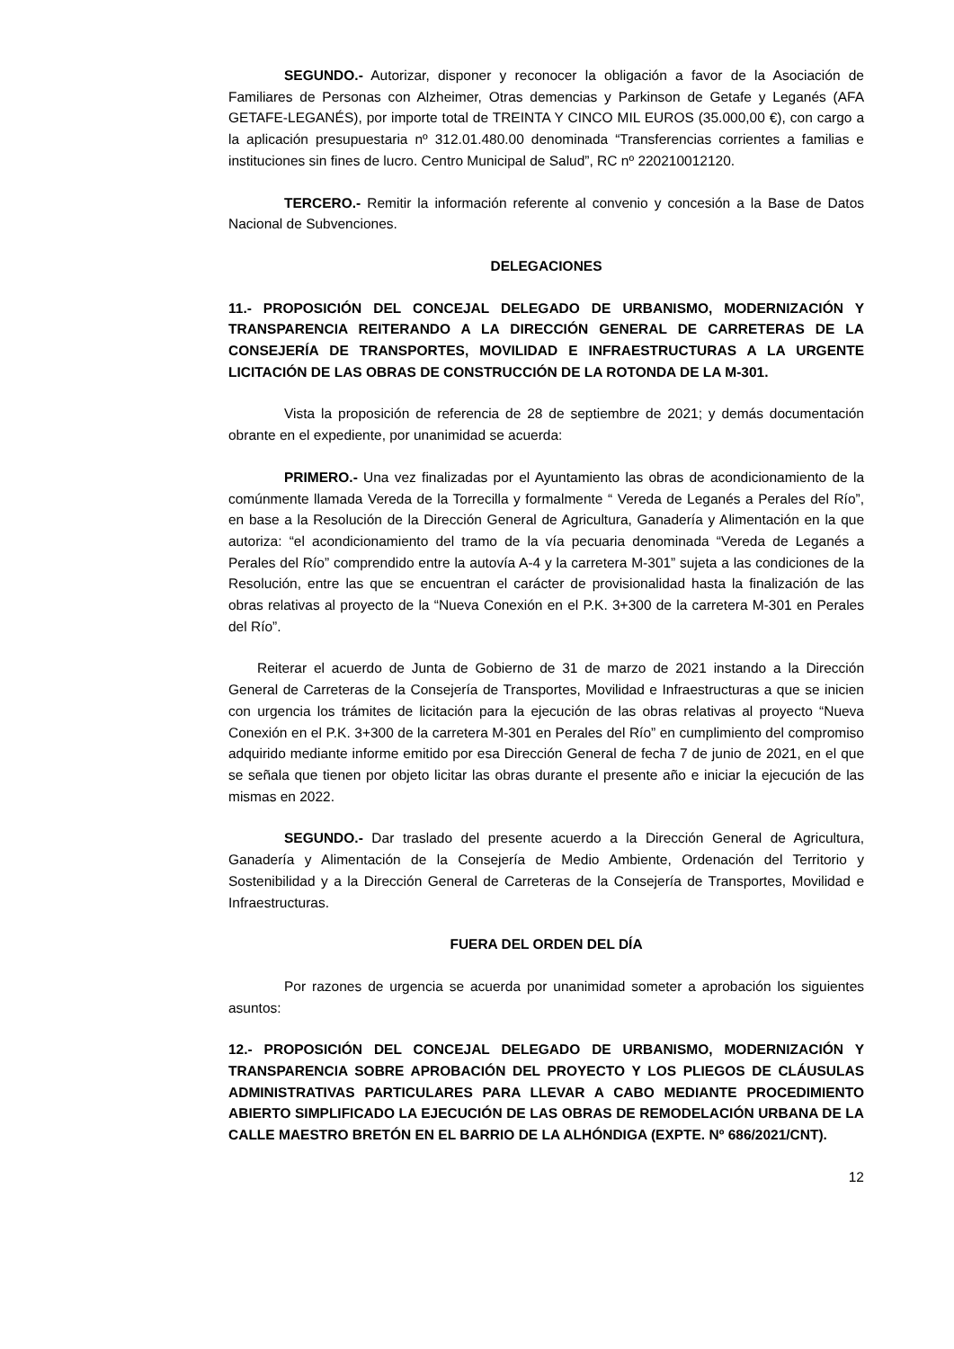SEGUNDO.- Autorizar, disponer y reconocer la obligación a favor de la Asociación de Familiares de Personas con Alzheimer, Otras demencias y Parkinson de Getafe y Leganés (AFA GETAFE-LEGANÉS), por importe total de TREINTA Y CINCO MIL EUROS (35.000,00 €), con cargo a la aplicación presupuestaria nº 312.01.480.00 denominada “Transferencias corrientes a familias e instituciones sin fines de lucro. Centro Municipal de Salud”, RC nº 220210012120.
TERCERO.- Remitir la información referente al convenio y concesión a la Base de Datos Nacional de Subvenciones.
DELEGACIONES
11.- PROPOSICIÓN DEL CONCEJAL DELEGADO DE URBANISMO, MODERNIZACIÓN Y TRANSPARENCIA REITERANDO A LA DIRECCIÓN GENERAL DE CARRETERAS DE LA CONSEJERÍA DE TRANSPORTES, MOVILIDAD E INFRAESTRUCTURAS A LA URGENTE LICITACIÓN DE LAS OBRAS DE CONSTRUCCIÓN DE LA ROTONDA DE LA M-301.
Vista la proposición de referencia de 28 de septiembre de 2021; y demás documentación obrante en el expediente, por unanimidad se acuerda:
PRIMERO.- Una vez finalizadas por el Ayuntamiento las obras de acondicionamiento de la comúnmente llamada Vereda de la Torrecilla y formalmente “ Vereda de Leganés a Perales del Río”, en base a la Resolución de la Dirección General de Agricultura, Ganadería y Alimentación en la que autoriza: “el acondicionamiento del tramo de la vía pecuaria denominada “Vereda de Leganés a Perales del Río” comprendido entre la autovía A-4 y la carretera M-301” sujeta a las condiciones de la Resolución, entre las que se encuentran el carácter de provisionalidad hasta la finalización de las obras relativas al proyecto de la “Nueva Conexión en el P.K. 3+300 de la carretera M-301 en Perales del Río”.
Reiterar el acuerdo de Junta de Gobierno de 31 de marzo de 2021 instando a la Dirección General de Carreteras de la Consejería de Transportes, Movilidad e Infraestructuras a que se inicien con urgencia los trámites de licitación para la ejecución de las obras relativas al proyecto “Nueva Conexión en el P.K. 3+300 de la carretera M-301 en Perales del Río” en cumplimiento del compromiso adquirido mediante informe emitido por esa Dirección General de fecha 7 de junio de 2021, en el que se señala que tienen por objeto licitar las obras durante el presente año e iniciar la ejecución de las mismas en 2022.
SEGUNDO.- Dar traslado del presente acuerdo a la Dirección General de Agricultura, Ganadería y Alimentación de la Consejería de Medio Ambiente, Ordenación del Territorio y Sostenibilidad y a la Dirección General de Carreteras de la Consejería de Transportes, Movilidad e Infraestructuras.
FUERA DEL ORDEN DEL DÍA
Por razones de urgencia se acuerda por unanimidad someter a aprobación los siguientes asuntos:
12.- PROPOSICIÓN DEL CONCEJAL DELEGADO DE URBANISMO, MODERNIZACIÓN Y TRANSPARENCIA SOBRE APROBACIÓN DEL PROYECTO Y LOS PLIEGOS DE CLÁUSULAS ADMINISTRATIVAS PARTICULARES PARA LLEVAR A CABO MEDIANTE PROCEDIMIENTO ABIERTO SIMPLIFICADO LA EJECUCIÓN DE LAS OBRAS DE REMODELACIÓN URBANA DE LA CALLE MAESTRO BRETÓN EN EL BARRIO DE LA ALHÓNDIGA (EXPTE. Nº 686/2021/CNT).
12